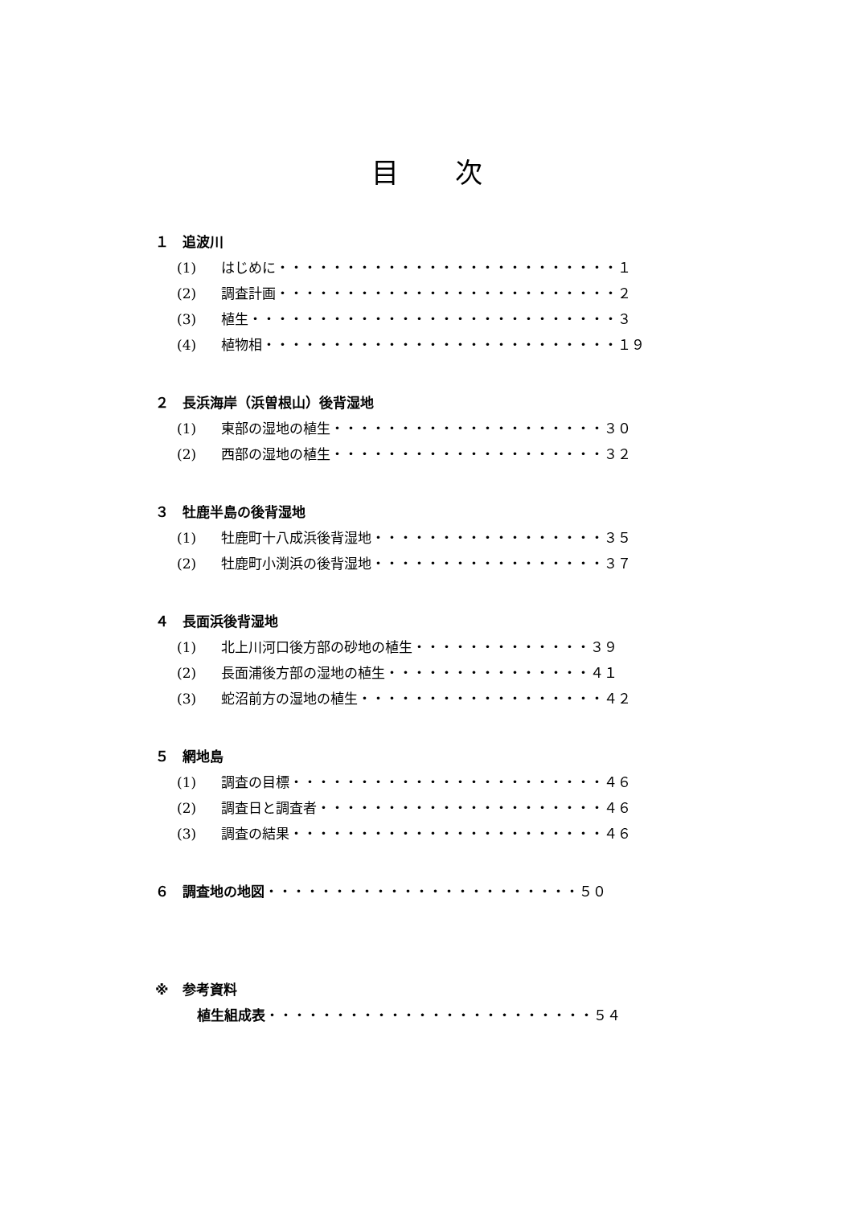目次
１　追波川
(1) はじめに・・・・・・・・・・・・・・・・・・・・・・・・・１
(2) 調査計画・・・・・・・・・・・・・・・・・・・・・・・・・２
(3) 植生・・・・・・・・・・・・・・・・・・・・・・・・・・・３
(4) 植物相・・・・・・・・・・・・・・・・・・・・・・・・・・１９
２　長浜海岸（浜曽根山）後背湿地
(1) 東部の湿地の植生・・・・・・・・・・・・・・・・・・・・３０
(2) 西部の湿地の植生・・・・・・・・・・・・・・・・・・・・３２
３　牡鹿半島の後背湿地
(1) 牡鹿町十八成浜後背湿地・・・・・・・・・・・・・・・・・３５
(2) 牡鹿町小渕浜の後背湿地・・・・・・・・・・・・・・・・・３７
４　長面浜後背湿地
(1) 北上川河口後方部の砂地の植生・・・・・・・・・・・・・３９
(2) 長面浦後方部の湿地の植生・・・・・・・・・・・・・・・４１
(3) 蛇沼前方の湿地の植生・・・・・・・・・・・・・・・・・・４２
５　網地島
(1) 調査の目標・・・・・・・・・・・・・・・・・・・・・・・４６
(2) 調査日と調査者・・・・・・・・・・・・・・・・・・・・・４６
(3) 調査の結果・・・・・・・・・・・・・・・・・・・・・・・４６
６　調査地の地図・・・・・・・・・・・・・・・・・・・・・・・５０
※　参考資料
植生組成表・・・・・・・・・・・・・・・・・・・・・・・・５４